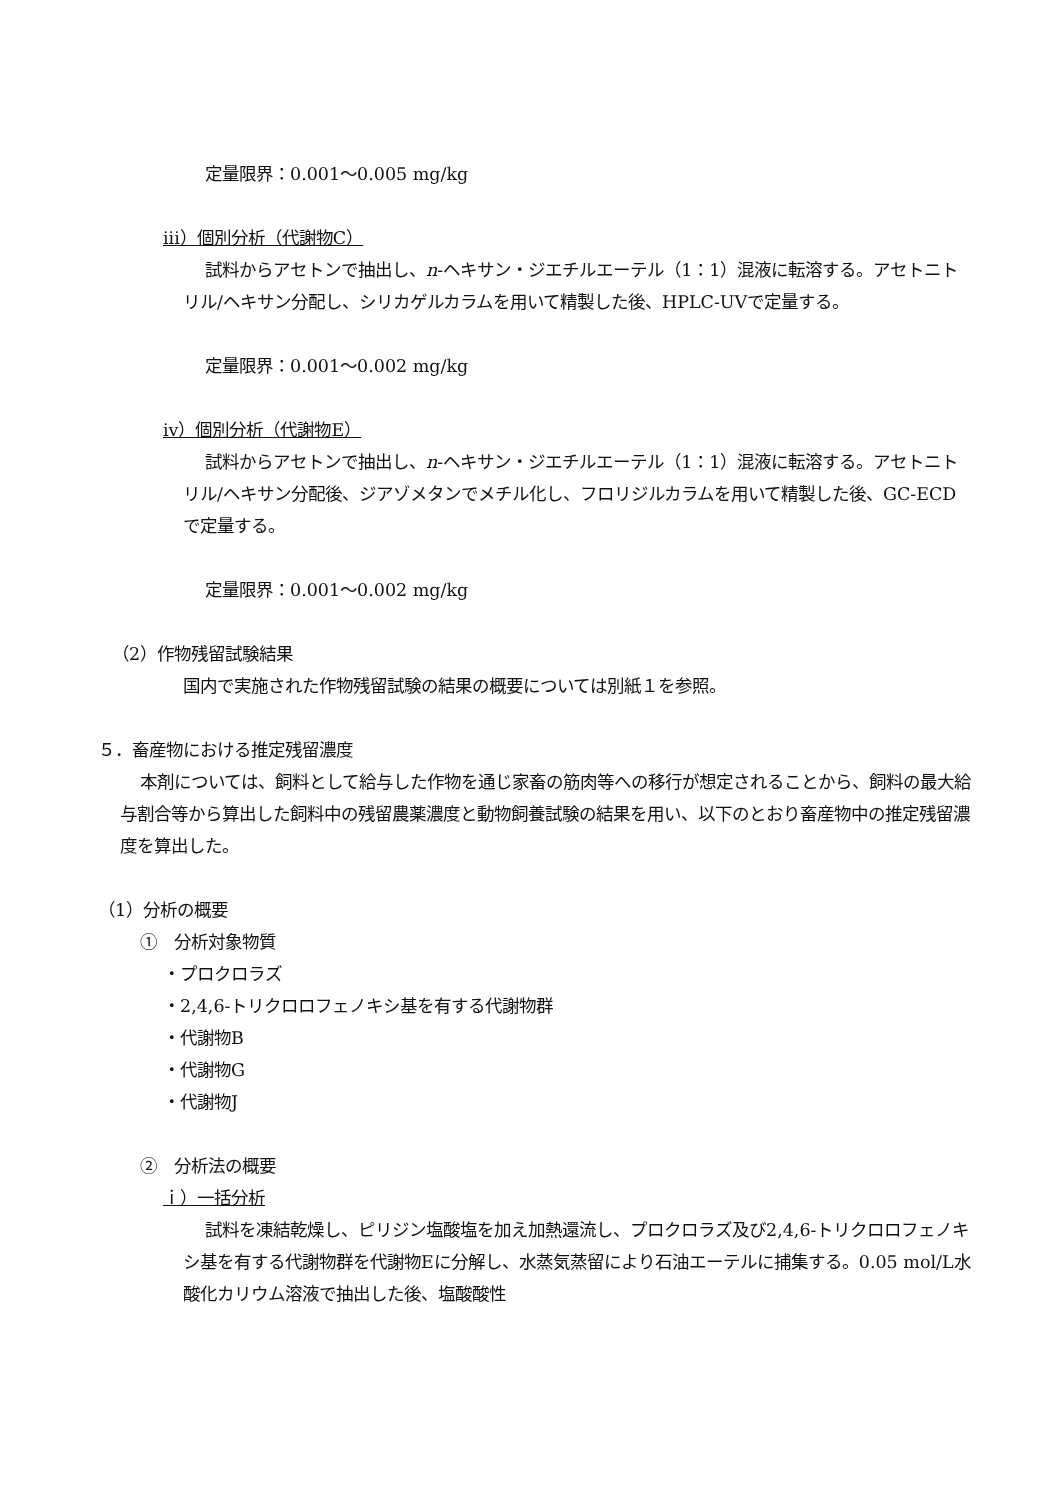定量限界：0.001～0.005 mg/kg
iii）個別分析（代謝物C）
試料からアセトンで抽出し、n-ヘキサン・ジエチルエーテル（1：1）混液に転溶する。アセトニトリル/ヘキサン分配し、シリカゲルカラムを用いて精製した後、HPLC-UVで定量する。
定量限界：0.001～0.002 mg/kg
iv）個別分析（代謝物E）
試料からアセトンで抽出し、n-ヘキサン・ジエチルエーテル（1：1）混液に転溶する。アセトニトリル/ヘキサン分配後、ジアゾメタンでメチル化し、フロリジルカラムを用いて精製した後、GC-ECDで定量する。
定量限界：0.001～0.002 mg/kg
（2）作物残留試験結果
国内で実施された作物残留試験の結果の概要については別紙１を参照。
５．畜産物における推定残留濃度
本剤については、飼料として給与した作物を通じ家畜の筋肉等への移行が想定されることから、飼料の最大給与割合等から算出した飼料中の残留農薬濃度と動物飼養試験の結果を用い、以下のとおり畜産物中の推定残留濃度を算出した。
（1）分析の概要
①　分析対象物質
・プロクロラズ
・2,4,6-トリクロロフェノキシ基を有する代謝物群
・代謝物B
・代謝物G
・代謝物J
②　分析法の概要
ｉ）一括分析
試料を凍結乾燥し、ピリジン塩酸塩を加え加熱還流し、プロクロラズ及び2,4,6-トリクロロフェノキシ基を有する代謝物群を代謝物Eに分解し、水蒸気蒸留により石油エーテルに捕集する。0.05 mol/L水酸化カリウム溶液で抽出した後、塩酸酸性